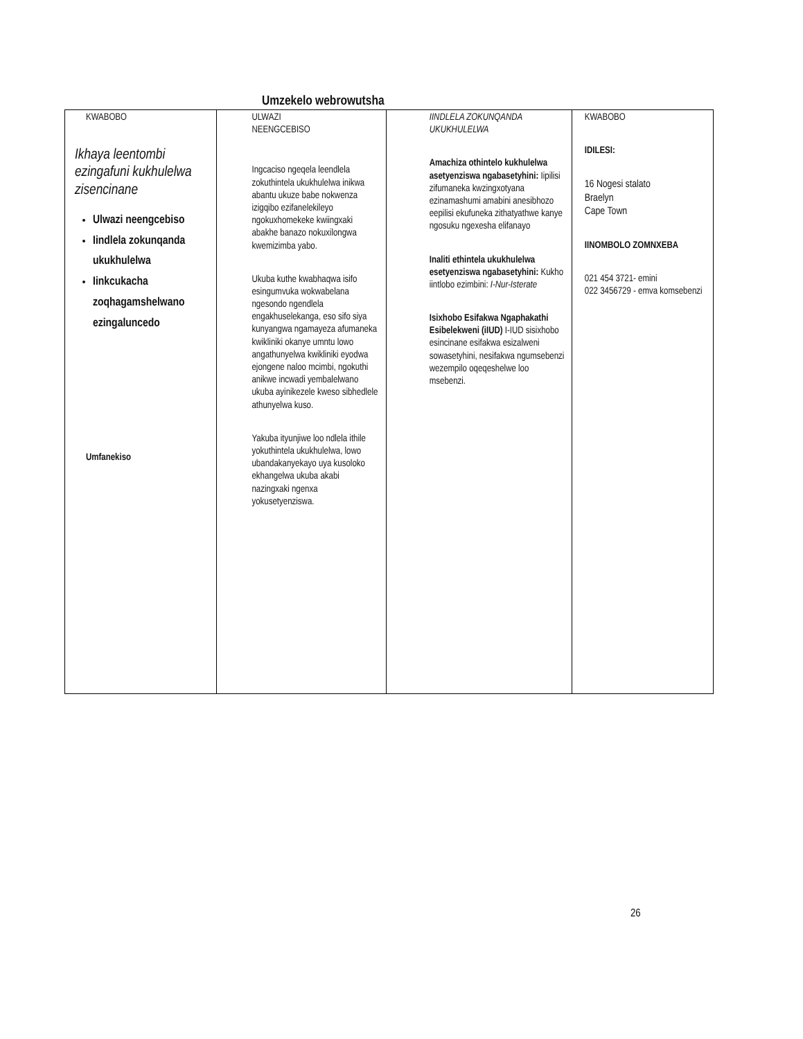Umzekelo webrowutsha
| KWABOBO Ikhaya leentombi ezingafuni kukhulelwa zisencinane Ulwazi neengcebiso Iindlela zokunqanda ukukhulelwa Iinkcukacha zoqhagamshelwano ezingaluncedo Umfanekiso | ULWAZI NEENGCEBISO Ingcaciso ngeqela leendlela zokuthintela ukukhulelwa inikwa abantu ukuze babe nokwenza izigqibo ezifanelekileyo ngokuxhomekeke kwiingxaki abakhe banazo nokuxilongwa kwemizimba yabo. Ukuba kuthe kwabhaqwa isifo esingumvuka wokwabelana ngesondo ngendlela engakhuselekanga, eso sifo siya kunyangwa ngamayeza afumaneka kwikliniki okanye umntu lowo angathunyelwa kwikliniki eyodwa ejongene naloo mcimbi, ngokuthi anikwe incwadi yembalelwano ukuba ayinikezele kweso sibhedlele athunyelwa kuso. Yakuba ityunjiwe loo ndlela ithile yokuthintela ukukhulelwa, lowo ubandakanyekayo uya kusoloko ekhangelwa ukuba akabi nazingxaki ngenxa yokusetyenziswa. | IINDLELA ZOKUNQANDA UKUKHULELWA Amachiza othintelo kukhulelwa asetyenziswa ngabasetyhini: Iipilisi zifumaneka kwzingxotyana ezinamashumi amabini anesibhozo eepilisi ekufuneka zithatyathwe kanye ngosuku ngexesha elifanayo Inaliti ethintela ukukhulelwa esetyenziswa ngabasetyhini: Kukho iintlobo ezimbini: I-Nur-Isterate Isixhobo Esifakwa Ngaphakathi Esibelekweni (iIUD) I-IUD sisixhobo esincinane esifakwa esizalweni sowasetyhini, nesifakwa ngumsebenzi wezempilo oqeqeshelwe loo msebenzi. | KWABOBO IDILESI: 16 Nogesi stalato Braelyn Cape Town IINOMBOLO ZOMNXEBA 021 454 3721- emini 022 3456729 - emva komsebenzi |
26